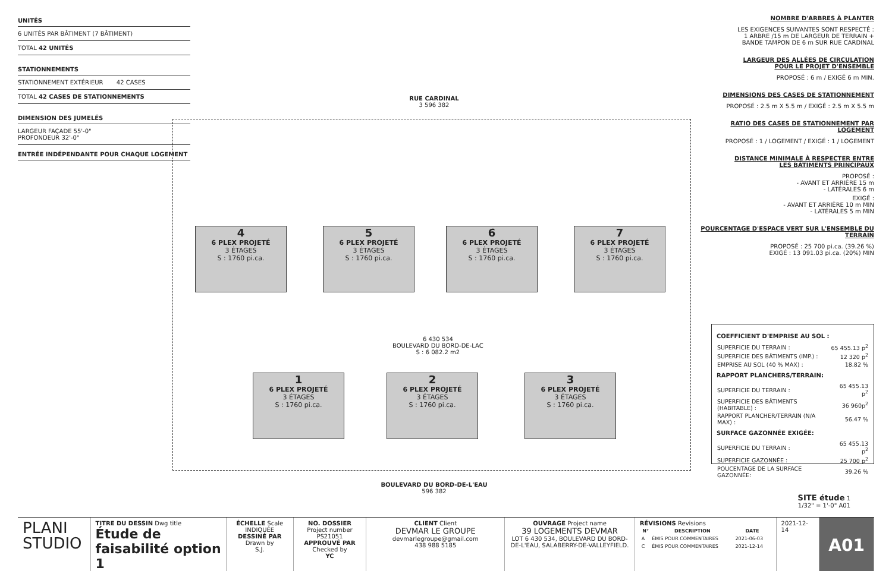UNITÉS
6 UNITÉS PAR BÂTIMENT (7 BÂTIMENT)
TOTAL 42 UNITÉS
STATIONNEMENTS
STATIONNEMENT EXTÉRIEUR 42 CASES
TOTAL 42 CASES DE STATIONNEMENTS
DIMENSION DES JUMELÉS
LARGEUR FAÇADE 55'-0"
PROFONDEUR 32'-0"
ENTRÉE INDÉPENDANTE POUR CHAQUE LOGEMENT
RUE CARDINAL
3 596 382
4
6 PLEX PROJETÉ
3 ÉTAGES
S : 1760 pi.ca.
5
6 PLEX PROJETÉ
3 ÉTAGES
S : 1760 pi.ca.
6
6 PLEX PROJETÉ
3 ÉTAGES
S : 1760 pi.ca.
7
6 PLEX PROJETÉ
3 ÉTAGES
S : 1760 pi.ca.
6 430 534
BOULEVARD DU BORD-DE-LAC
S : 6 082.2 m2
1
6 PLEX PROJETÉ
3 ÉTAGES
S : 1760 pi.ca.
2
6 PLEX PROJETÉ
3 ÉTAGES
S : 1760 pi.ca.
3
6 PLEX PROJETÉ
3 ÉTAGES
S : 1760 pi.ca.
BOULEVARD DU BORD-DE-L'EAU
596 382
NOMBRE D'ARBRES À PLANTER
LES EXIGENCES SUIVANTES SONT RESPECTÉ :
1 ARBRE /15 m DE LARGEUR DE TERRAIN +
BANDE TAMPON DE 6 m SUR RUE CARDINAL
LARGEUR DES ALLÉES DE CIRCULATION
POUR LE PROJET D'ENSEMBLE
PROPOSÉ : 6 m / EXIGÉ 6 m MIN.
DIMENSIONS DES CASES DE STATIONNEMENT
PROPOSÉ : 2.5 m X 5.5 m / EXIGÉ : 2.5 m X 5.5 m
RATIO DES CASES DE STATIONNEMENT PAR LOGEMENT
PROPOSÉ : 1 / LOGEMENT / EXIGÉ : 1 / LOGEMENT
DISTANCE MINIMALE À RESPECTER ENTRE
LES BÂTIMENTS PRINCIPAUX
PROPOSÉ :
- AVANT ET ARRIÈRE 15 m
- LATÉRALES 6 m
EXIGÉ :
- AVANT ET ARRIÈRE 10 m MIN
- LATÉRALES 5 m MIN
POURCENTAGE D'ESPACE VERT SUR L'ENSEMBLE DU TERRAIN
PROPOSÉ : 25 700 pi.ca. (39.26 %)
EXIGÉ : 13 091.03 pi.ca. (20%) MIN
COEFFICIENT D'EMPRISE AU SOL :
| SUPERFICIE DU TERRAIN : | 65 455.13 p<sup>2</sup> |
| SUPERFICIE DES BÂTIMENTS (IMP.) : | 12 320 p<sup>2</sup> |
| EMPRISE AU SOL (40 % MAX) : | 18.82 % |
RAPPORT PLANCHERS/TERRAIN:
| SUPERFICIE DU TERRAIN : | 65 455.13 p<sup>2</sup> |
| SUPERFICIE DES BÂTIMENTS (HABITABLE) : | 36 960p<sup>2</sup> |
| RAPPORT PLANCHER/TERRAIN (N/A MAX) : | 56.47 % |
SURFACE GAZONNÉE EXIGÉE:
| SUPERFICIE DU TERRAIN : | 65 455.13 p<sup>2</sup> |
| SUPERFICIE GAZONNÉE : | 25 700 p<sup>2</sup> |
| POUCENTAGE DE LA SURFACE GAZONNÉE: | 39.26 % |
SITE étude 1
1/32" = 1'-0" A01
PLANI
STUDIO
TITRE DU DESSIN Dwg title
Étude de faisabilité option 1
ÉCHELLE Scale
INDIQUÉE
DESSINÉ PAR Drawn by
S.J.
NO. DOSSIER Project number
PS21051
APPROUVÉ PAR Checked by
YC
CLIENT Client
DEVMAR LE GROUPE
devmarlegroupe@gmail.com
438 988 5185
OUVRAGE Project name
39 LOGEMENTS DEVMAR
LOT 6 430 534, BOULEVARD DU BORD-DE-L'EAU, SALABERRY-DE-VALLEYFIELD.
RÉVISIONS Revisions
| N° | DESCRIPTION | DATE |
| --- | --- | --- |
| A | ÉMIS POUR COMMENTAIRES | 2021-06-03 |
| C | ÉMIS POUR COMMENTAIRES | 2021-12-14 |
2021-12-14
A01